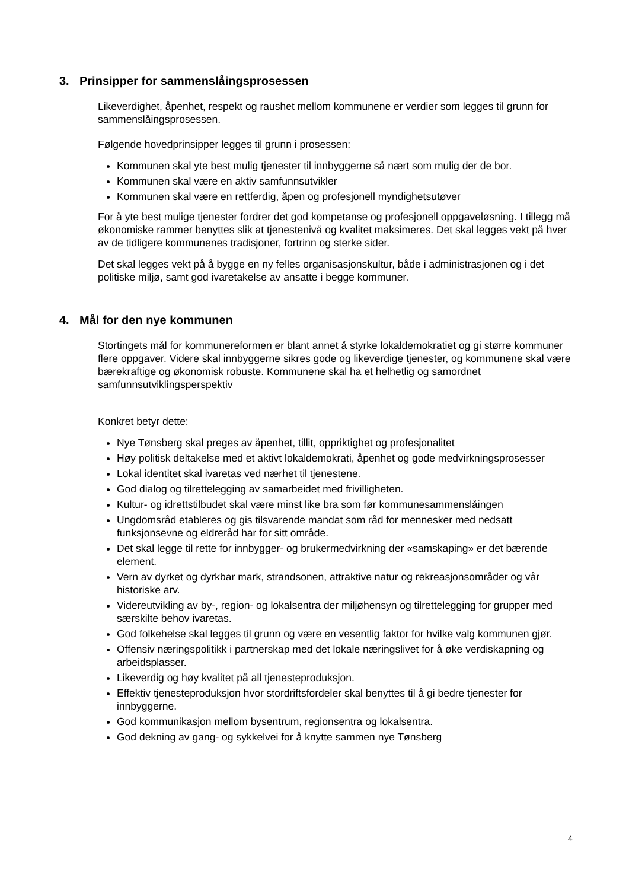3. Prinsipper for sammenslåingsprosessen
Likeverdighet, åpenhet, respekt og raushet mellom kommunene er verdier som legges til grunn for sammenslåingsprosessen.
Følgende hovedprinsipper legges til grunn i prosessen:
Kommunen skal yte best mulig tjenester til innbyggerne så nært som mulig der de bor.
Kommunen skal være en aktiv samfunnsutvikler
Kommunen skal være en rettferdig, åpen og profesjonell myndighetsutøver
For å yte best mulige tjenester fordrer det god kompetanse og profesjonell oppgaveløsning. I tillegg må økonomiske rammer benyttes slik at tjenestenivå og kvalitet maksimeres. Det skal legges vekt på hver av de tidligere kommunenes tradisjoner, fortrinn og sterke sider.
Det skal legges vekt på å bygge en ny felles organisasjonskultur, både i administrasjonen og i det politiske miljø, samt god ivaretakelse av ansatte i begge kommuner.
4. Mål for den nye kommunen
Stortingets mål for kommunereformen er blant annet å styrke lokaldemokratiet og gi større kommuner flere oppgaver. Videre skal innbyggerne sikres gode og likeverdige tjenester, og kommunene skal være bærekraftige og økonomisk robuste. Kommunene skal ha et helhetlig og samordnet samfunnsutviklingsperspektiv
Konkret betyr dette:
Nye Tønsberg skal preges av åpenhet, tillit, oppriktighet og profesjonalitet
Høy politisk deltakelse med et aktivt lokaldemokrati, åpenhet og gode medvirkningsprosesser
Lokal identitet skal ivaretas ved nærhet til tjenestene.
God dialog og tilrettelegging av samarbeidet med frivilligheten.
Kultur- og idrettstilbudet skal være minst like bra som før kommunesammenslåingen
Ungdomsråd etableres og gis tilsvarende mandat som råd for mennesker med nedsatt funksjonsevne og eldreråd har for sitt område.
Det skal legge til rette for innbygger- og brukermedvirkning der «samskaping» er det bærende element.
Vern av dyrket og dyrkbar mark, strandsonen, attraktive natur og rekreasjonsområder og vår historiske arv.
Videreutvikling av by-, region- og lokalsentra der miljøhensyn og tilrettelegging for grupper med særskilte behov ivaretas.
God folkehelse skal legges til grunn og være en vesentlig faktor for hvilke valg kommunen gjør.
Offensiv næringspolitikk i partnerskap med det lokale næringslivet for å øke verdiskapning og arbeidsplasser.
Likeverdig og høy kvalitet på all tjenesteproduksjon.
Effektiv tjenesteproduksjon hvor stordriftsfordeler skal benyttes til å gi bedre tjenester for innbyggerne.
God kommunikasjon mellom bysentrum, regionsentra og lokalsentra.
God dekning av gang- og sykkelvei for å knytte sammen nye Tønsberg
4